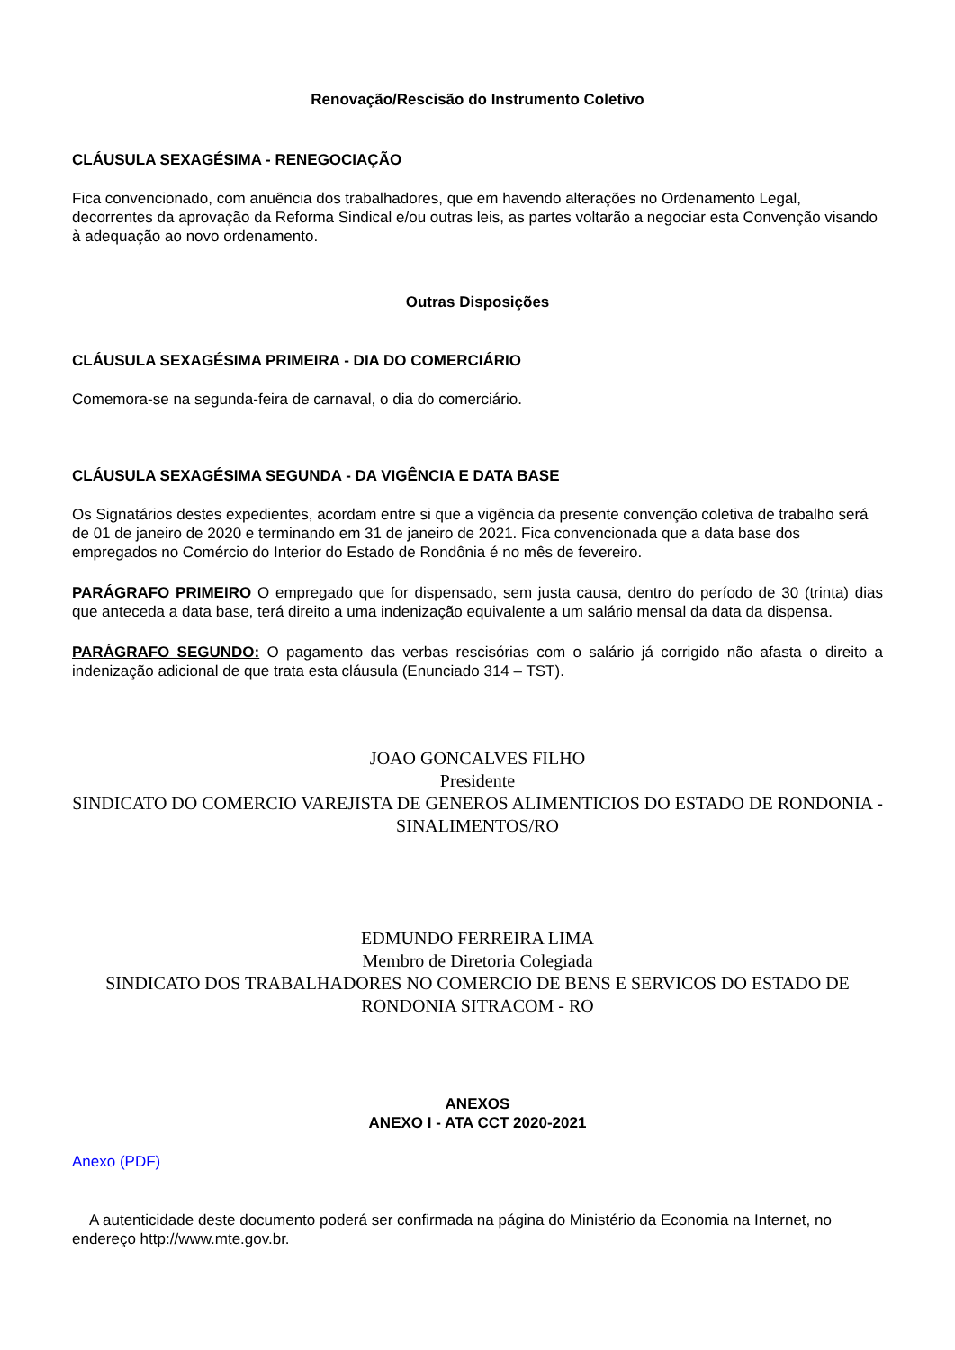Renovação/Rescisão do Instrumento Coletivo
CLÁUSULA SEXAGÉSIMA - RENEGOCIAÇÃO
Fica convencionado, com anuência dos trabalhadores, que em havendo alterações no Ordenamento Legal, decorrentes da aprovação da Reforma Sindical e/ou outras leis, as partes voltarão a negociar esta Convenção visando à adequação ao novo ordenamento.
Outras Disposições
CLÁUSULA SEXAGÉSIMA PRIMEIRA - DIA DO COMERCIÁRIO
Comemora-se na segunda-feira de carnaval, o dia do comerciário.
CLÁUSULA SEXAGÉSIMA SEGUNDA - DA VIGÊNCIA E DATA BASE
Os Signatários destes expedientes, acordam entre si que a vigência da presente convenção coletiva de trabalho será de 01 de janeiro de 2020 e terminando em 31 de janeiro de 2021. Fica convencionada que a data base dos empregados no Comércio do Interior do Estado de Rondônia é no mês de fevereiro.
PARÁGRAFO PRIMEIRO O empregado que for dispensado, sem justa causa, dentro do período de 30 (trinta) dias que anteceda a data base, terá direito a uma indenização equivalente a um salário mensal da data da dispensa.
PARÁGRAFO SEGUNDO: O pagamento das verbas rescisórias com o salário já corrigido não afasta o direito a indenização adicional de que trata esta cláusula (Enunciado 314 – TST).
JOAO GONCALVES FILHO
Presidente
SINDICATO DO COMERCIO VAREJISTA DE GENEROS ALIMENTICIOS DO ESTADO DE RONDONIA - SINALIMENTOS/RO
EDMUNDO FERREIRA LIMA
Membro de Diretoria Colegiada
SINDICATO DOS TRABALHADORES NO COMERCIO DE BENS E SERVICOS DO ESTADO DE RONDONIA SITRACOM - RO
ANEXOS
ANEXO I - ATA CCT 2020-2021
Anexo (PDF)
A autenticidade deste documento poderá ser confirmada na página do Ministério da Economia na Internet, no endereço http://www.mte.gov.br.